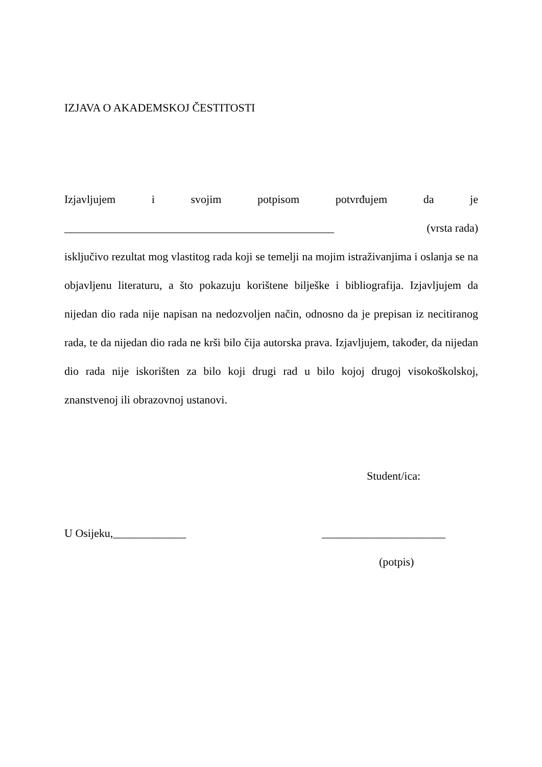IZJAVA O AKADEMSKOJ ČESTITOSTI
Izjavljujem i svojim potpisom potvrđujem da je
________________________________________________ (vrsta rada)
isključivo rezultat mog vlastitog rada koji se temelji na mojim istraživanjima i oslanja se na objavljenu literaturu, a što pokazuju korištene bilješke i bibliografija. Izjavljujem da nijedan dio rada nije napisan na nedozvoljen način, odnosno da je prepisan iz necitiranog rada, te da nijedan dio rada ne krši bilo čija autorska prava. Izjavljujem, također, da nijedan dio rada nije iskorišten za bilo koji drugi rad u bilo kojoj drugoj visokoškolskoj, znanstvenoj ili obrazovnoj ustanovi.
Student/ica:
U Osijeku,_____________ ______________________
(potpis)